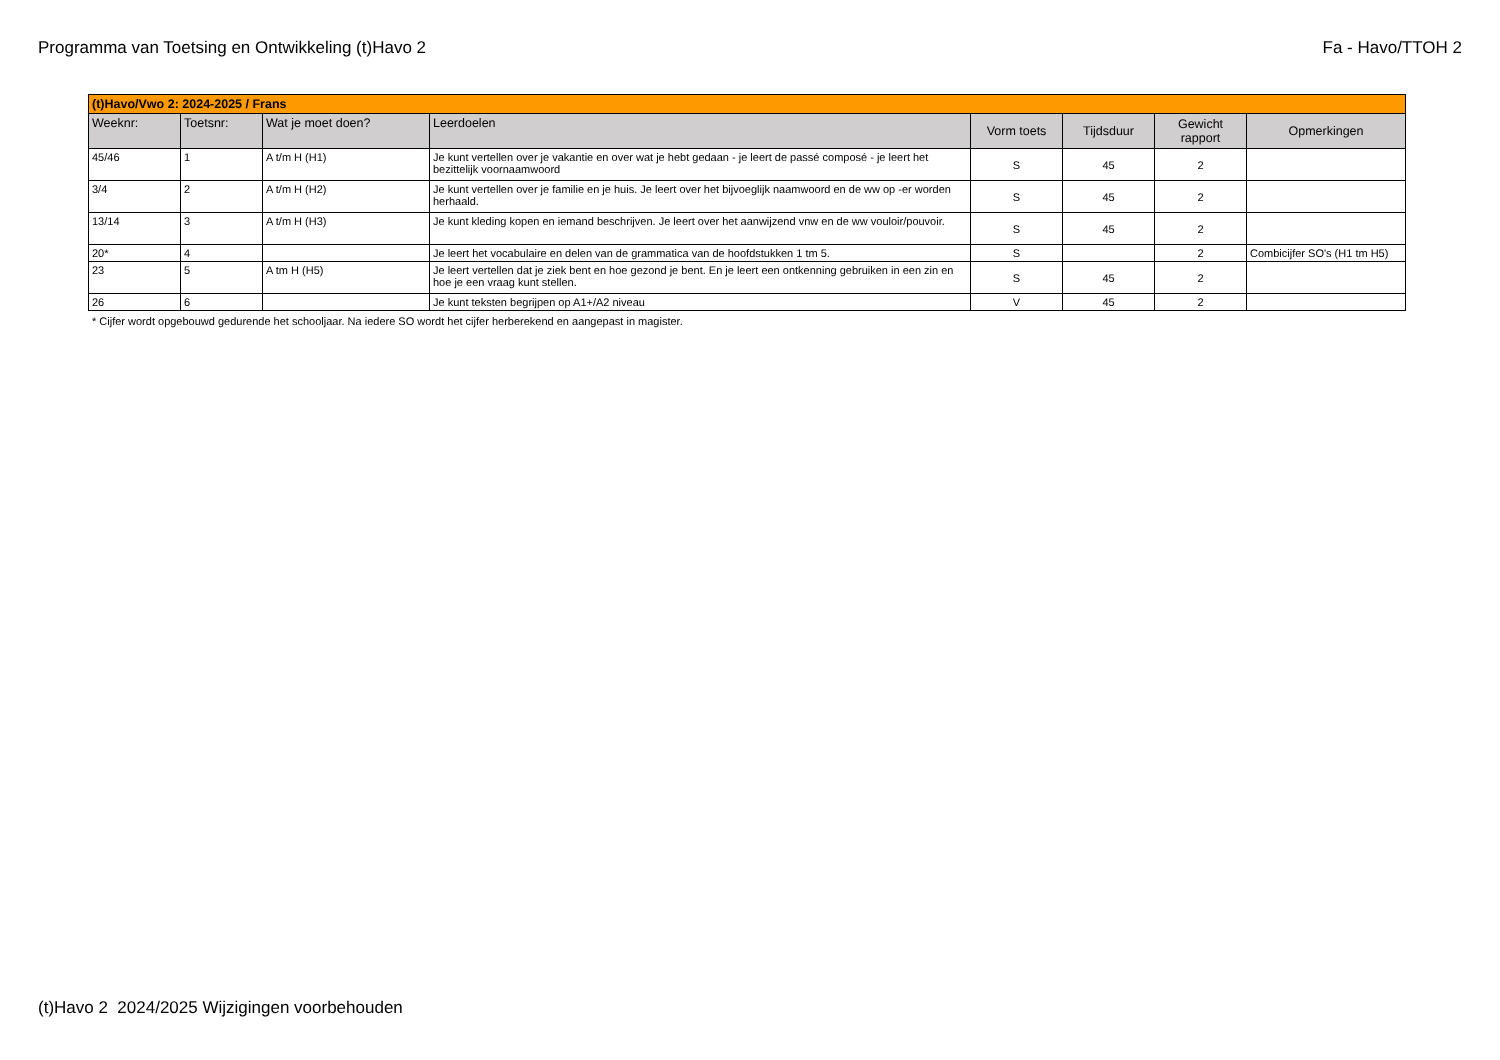Programma van Toetsing en Ontwikkeling (t)Havo 2 Fa - Havo/TTOH 2
| (t)Havo/Vwo 2: 2024-2025 / Frans | | | | | | | |
| Weeknr: | Toetsnr: | Wat je moet doen? | Leerdoelen | Vorm toets | Tijdsduur | Gewicht rapport | Opmerkingen |
| 45/46 | 1 | A t/m H (H1) | Je kunt vertellen over je vakantie en over wat je hebt gedaan - je leert de passé composé - je leert het bezittelijk voornaamwoord | S | 45 | 2 | |
| 3/4 | 2 | A t/m H (H2) | Je kunt vertellen over je familie en je huis. Je leert over het bijvoeglijk naamwoord en de ww op -er worden herhaald. | S | 45 | 2 | |
| 13/14 | 3 | A t/m H (H3) | Je kunt kleding kopen en iemand beschrijven. Je leert over het aanwijzend vnw en de ww vouloir/pouvoir. | S | 45 | 2 | |
| 20* | 4 | | Je leert het vocabulaire en delen van de grammatica van de hoofdstukken 1 tm 5. | S | | 2 | Combicijfer SO's (H1 tm H5) |
| 23 | 5 | A tm H (H5) | Je leert vertellen dat je ziek bent en hoe gezond je bent. En je leert een ontkenning gebruiken in een zin en hoe je een vraag kunt stellen. | S | 45 | 2 | |
| 26 | 6 | | Je kunt teksten begrijpen op A1+/A2 niveau | V | 45 | 2 | |
* Cijfer wordt opgebouwd gedurende het schooljaar. Na iedere SO wordt het cijfer herberekend en aangepast in magister.
(t)Havo 2 2024/2025 Wijzigingen voorbehouden